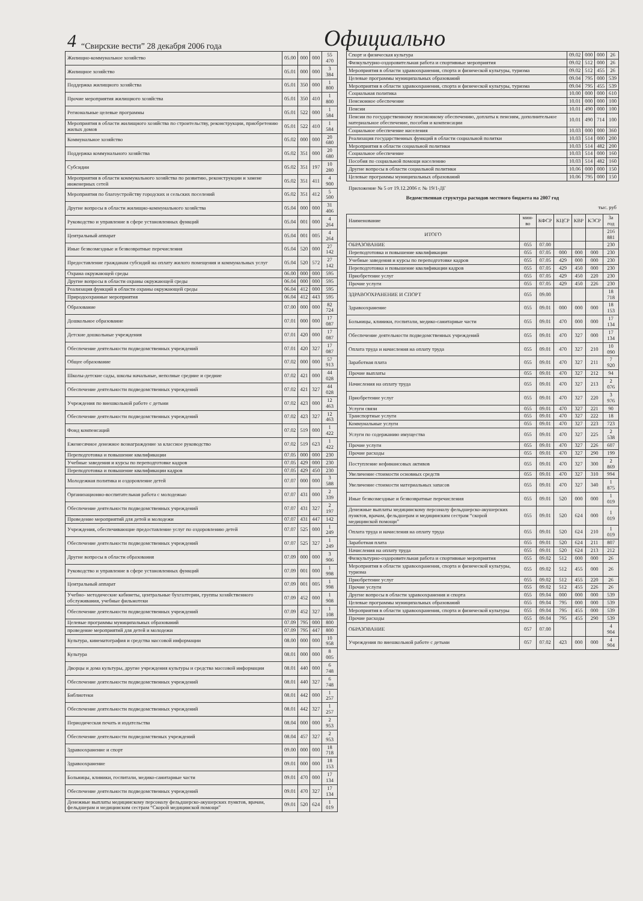4 “Свирские вести” 28 декабря 2006 года Официально
| Жилищно-коммунальное хозяйство | 05.00 | 000 | 000 | 55 470 |
| Жилищное хозяйство | 05.01 | 000 | 000 | 3 384 |
| Поддержка жилищного хозяйства | 05.01 | 350 | 000 | 1 800 |
| Прочие мероприятия жилищного хозяйства | 05.01 | 350 | 410 | 1 800 |
| Региональные целевые программы | 05.01 | 522 | 000 | 1 584 |
| Мероприятия в области жилищного хозяйства по строительству, реконструкции, приобретению жилых домов | 05.01 | 522 | 410 | 1 584 |
| Коммунальное хозяйство | 05.02 | 000 | 000 | 20 680 |
| Поддержка коммунального хозяйства | 05.02 | 351 | 000 | 20 680 |
| Субсидии | 05.02 | 351 | 197 | 10 280 |
| Мероприятия в области коммунального хозяйства по развитию, реконструкции и замене инженерных сетей | 05.02 | 351 | 411 | 4 900 |
| Мероприятия по благоустройству городских и сельских поселений | 05.02 | 351 | 412 | 5 500 |
| Другие вопросы в области жилищно-коммунального хозяйства | 05.04 | 000 | 000 | 31 406 |
| Руководство и управление в сфере установленных функций | 05.04 | 001 | 000 | 4 264 |
| Центральный аппарат | 05.04 | 001 | 005 | 4 264 |
| Иные безвозмездные и безвозвратные перечисления | 05.04 | 520 | 000 | 27 142 |
| Предоставление гражданам субсидий на оплату жилого помещения и коммунальных услуг | 05.04 | 520 | 572 | 27 142 |
| Охрана окружающей среды | 06.00 | 000 | 000 | 595 |
| Другие вопросы в области охраны окружающей среды | 06.04 | 000 | 000 | 595 |
| Реализация функций в области охраны окружающей среды | 06.04 | 412 | 000 | 595 |
| Природоохранные мероприятия | 06.04 | 412 | 443 | 595 |
| Образование | 07.00 | 000 | 000 | 82 724 |
| Дошкольное образование | 07.01 | 000 | 000 | 17 087 |
| Детские дошкольные учреждения | 07.01 | 420 | 000 | 17 087 |
| Обеспечение деятельности подведомственных учреждений | 07.01 | 420 | 327 | 17 087 |
| Общее образование | 07.02 | 000 | 000 | 57 913 |
| Школы-детские сады, школы начальные, неполные средние и средние | 07.02 | 421 | 000 | 44 028 |
| Обеспечение деятельности подведомственных учреждений | 07.02 | 421 | 327 | 44 028 |
| Учреждения по внешкольной работе с детьми | 07.02 | 423 | 000 | 12 463 |
| Обеспечение деятельности подведомственных учреждений | 07.02 | 423 | 327 | 12 463 |
| Фонд компенсаций | 07.02 | 519 | 000 | 1 422 |
| Ежемесячное денежное вознаграждение за классное руководство | 07.02 | 519 | 623 | 1 422 |
| Переподготовка и повышение квалификации | 07.05 | 000 | 000 | 230 |
| Учебные заведения и курсы по переподготовке кадров | 07.05 | 429 | 000 | 230 |
| Переподготовка и повышение квалификации кадров | 07.05 | 429 | 450 | 230 |
| Молодежная политика и оздоровление детей | 07.07 | 000 | 000 | 3 588 |
| Организационно-воспитательная работа с молодежью | 07.07 | 431 | 000 | 2 339 |
| Обеспечение деятельности подведомственных учреждений | 07.07 | 431 | 327 | 2 197 |
| Проведение мероприятий для детей и молодежи | 07.07 | 431 | 447 | 142 |
| Учреждения, обеспечивающие предоставление услуг по оздоровлению детей | 07.07 | 525 | 000 | 1 249 |
| Обеспечение деятельности подведомственных учреждений | 07.07 | 525 | 327 | 1 249 |
| Другие вопросы в области образования | 07.09 | 000 | 000 | 3 906 |
| Руководство и управление в сфере установленных функций | 07.09 | 001 | 000 | 1 998 |
| Центральный аппарат | 07.09 | 001 | 005 | 1 998 |
| Учебно- методические кабинеты, центральные бухгалтерии, группы хозяйственного обслуживания, учебные фильмотеки | 07.09 | 452 | 000 | 1 908 |
| Обеспечение деятельности подведомственных учреждений | 07.09 | 452 | 327 | 1 108 |
| Целевые программы муниципальных образований | 07.09 | 795 | 000 | 800 |
| проведение мероприятий для детей и молодежи | 07.09 | 795 | 447 | 800 |
| Культура, кинематография и средства массовой информации | 08.00 | 000 | 000 | 10 958 |
| Культура | 08.01 | 000 | 000 | 8 005 |
| Дворцы и дома культуры, другие учреждения культуры и средства массовой информации | 08.01 | 440 | 000 | 6 748 |
| Обеспечение деятельности подведомственных учреждений | 08.01 | 440 | 327 | 6 748 |
| Библиотеки | 08.01 | 442 | 000 | 1 257 |
| Обеспечение деятельности подведомственных учреждений | 08.01 | 442 | 327 | 1 257 |
| Периодическая печать и издательства | 08.04 | 000 | 000 | 2 953 |
| Обеспечение деятельности подведомственых учреждений | 08.04 | 457 | 327 | 2 953 |
| Здравоохранение и спорт | 09.00 | 000 | 000 | 18 718 |
| Здравоохранение | 09.01 | 000 | 000 | 18 153 |
| Больницы, клиники, госпитали, медико-санитарные части | 09.01 | 470 | 000 | 17 134 |
| Обеспечение деятельности подведомственных учреждений | 09.01 | 470 | 327 | 17 134 |
| Денежные выплаты медицинскому персоналу фельдшерско-акушерских пунктов, врачам, фельдшерам и медицинским сестрам “Скорой медицинской помощи” | 09.01 | 520 | 624 | 1 019 |
| Спорт и физическая культура | 09.02 | 000 | 000 | 26 |
| Физкультурно-оздоровительная работа и спортивные мероприятия | 09.02 | 512 | 000 | 26 |
| Мероприятия в области здравоохранения, спорта и физической культуры, туризма | 09.02 | 512 | 455 | 26 |
| Целевые программы муниципальных образований | 09.04 | 795 | 000 | 539 |
| Мероприятия в области здравоохранения, спорта и физической культуры, туризма | 09.04 | 795 | 455 | 539 |
| Социальная политика | 10.00 | 000 | 000 | 610 |
| Пенсионное обеспечение | 10.01 | 000 | 000 | 100 |
| Пенсии | 10.01 | 490 | 000 | 100 |
| Пенсии по государственному пенсионному обеспечению, доплаты к пенсиям, дополнительное материальное обеспечение, пособия и компенсации | 10.01 | 490 | 714 | 100 |
| Социальное обеспечение населения | 10.03 | 000 | 000 | 360 |
| Реализация государственных функций в области социальной политки | 10.03 | 514 | 000 | 200 |
| Мероприятия в области социальной политики | 10.03 | 514 | 482 | 200 |
| Социальное обеспечение | 10.03 | 514 | 000 | 160 |
| Пособия по социальной помощи населению | 10.03 | 514 | 482 | 160 |
| Другие вопросы в области социальной политики | 10.06 | 000 | 000 | 150 |
| Целевые программы муниципальных образований | 10.06 | 795 | 000 | 150 |
Приложение № 5 от 19.12.2006 г. № 19/1-ДГ
Ведомственная структура расходов местного бюджета на 2007 год
тыс. руб
| Наименование | мин-во | КФСР | КЦСР | КВР | КЭСР | За год |
| --- | --- | --- | --- | --- | --- | --- |
| ИТОГО | | | | | | 216 881 |
| ОБРАЗОВАНИЕ | 055 | 07.00 | | | | 230 |
| Переподготовка и повышение квалификации | 055 | 07.05 | 000 | 000 | 000 | 230 |
| Учебные заведения и курсы по переподготовке кадров | 055 | 07.05 | 429 | 000 | 000 | 230 |
| Переподготовка и повышение квалификации кадров | 055 | 07.05 | 429 | 450 | 000 | 230 |
| Приобретение услуг | 055 | 07.05 | 429 | 450 | 220 | 230 |
| Прочие услуги | 055 | 07.05 | 429 | 450 | 226 | 230 |
| ЗДРАВООХРАНЕНИЕ И СПОРТ | 055 | 09.00 | | | | 18 718 |
| Здравоохранение | 055 | 09.01 | 000 | 000 | 000 | 18 153 |
| Больницы, клиники, госпитали, медико-санитарные части | 055 | 09.01 | 470 | 000 | 000 | 17 134 |
| Обеспечение деятельности подведомственных учреждений | 055 | 09.01 | 470 | 327 | 000 | 17 134 |
| Оплата труда и начисления на оплату труда | 055 | 09.01 | 470 | 327 | 210 | 10 090 |
| Заработная плата | 055 | 09.01 | 470 | 327 | 211 | 7 920 |
| Прочие выплаты | 055 | 09.01 | 470 | 327 | 212 | 94 |
| Начисления на оплату труда | 055 | 09.01 | 470 | 327 | 213 | 2 076 |
| Приобретение услуг | 055 | 09.01 | 470 | 327 | 220 | 3 976 |
| Услуги связи | 055 | 09.01 | 470 | 327 | 221 | 90 |
| Транспортные услуги | 055 | 09.01 | 470 | 327 | 222 | 18 |
| Коммунальные услуги | 055 | 09.01 | 470 | 327 | 223 | 723 |
| Услуги по содержанию имущества | 055 | 09.01 | 470 | 327 | 225 | 2 538 |
| Прочие услуги | 055 | 09.01 | 470 | 327 | 226 | 607 |
| Прочие расходы | 055 | 09.01 | 470 | 327 | 290 | 199 |
| Поступление нефинансовых активов | 055 | 09.01 | 470 | 327 | 300 | 2 869 |
| Увеличение стоимости основных средств | 055 | 09.01 | 470 | 327 | 310 | 994 |
| Увеличение стоимости материальных запасов | 055 | 09.01 | 470 | 327 | 340 | 1 875 |
| Иные безвозмездные и безвозвратные перечисления | 055 | 09.01 | 520 | 000 | 000 | 1 019 |
| Денежные выплаты медицинскому персоналу фельдшерско-акушерских пунктов, врачам, фельдшерам и медицинским сестрам “скорой медицинской помощи” | 055 | 09.01 | 520 | 624 | 000 | 1 019 |
| Оплата труда и начисления на оплату труда | 055 | 09.01 | 520 | 624 | 210 | 1 019 |
| Заработная плата | 055 | 09.01 | 520 | 624 | 211 | 807 |
| Начисления на оплату труда | 055 | 09.01 | 520 | 624 | 213 | 212 |
| Физкультурно-оздоровительная работа и спортивные мероприятия | 055 | 09.02 | 512 | 000 | 000 | 26 |
| Мероприятия в области здравоохранения, спорта и физической культуры, туризма | 055 | 09.02 | 512 | 455 | 000 | 26 |
| Приобретение услуг | 055 | 09.02 | 512 | 455 | 220 | 26 |
| Прочие услуги | 055 | 09.02 | 512 | 455 | 226 | 26 |
| Другие вопросы в области здравоохранения и спорта | 055 | 09.04 | 000 | 000 | 000 | 539 |
| Целевые программы муниципальных образований | 055 | 09.04 | 795 | 000 | 000 | 539 |
| Мероприятия в области здравоохранения, спорта и физической культуры | 055 | 09.04 | 795 | 455 | 000 | 539 |
| Прочие расходы | 055 | 09.04 | 795 | 455 | 290 | 539 |
| ОБРАЗОВАНИЕ | 057 | 07.00 | | | | 4 904 |
| Учреждения по внешкольной работе с детьми | 057 | 07.02 | 423 | 000 | 000 | 4 904 |